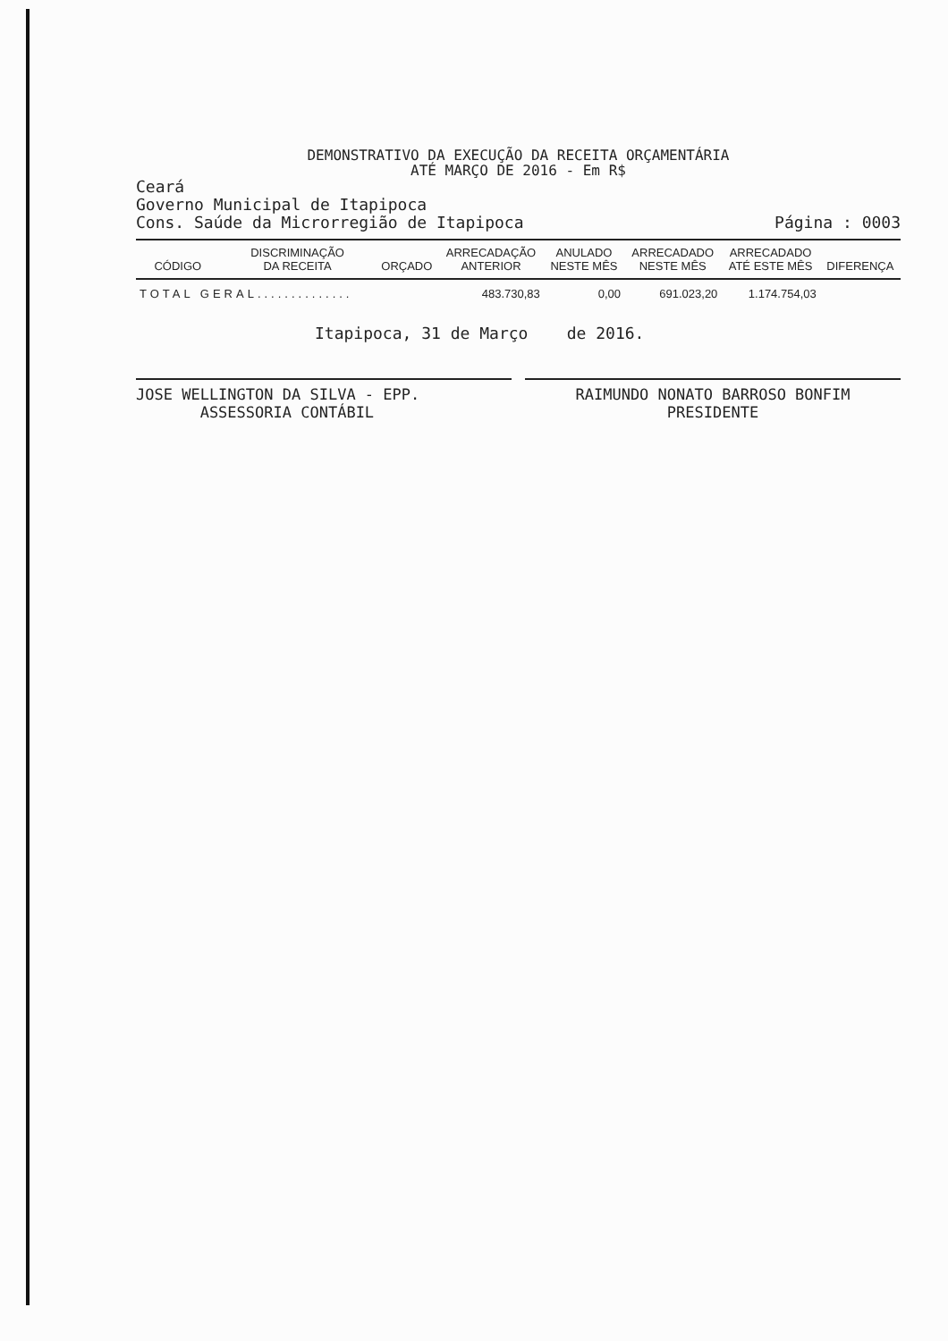DEMONSTRATIVO DA EXECUÇÃO DA RECEITA ORÇAMENTÁRIA
ATÉ MARÇO DE 2016 - Em R$
Ceará
Governo Municipal de Itapipoca
Cons. Saúde da Microrregião de Itapipoca
Página : 0003
| CÓDIGO | DISCRIMINAÇÃO DA RECEITA | ORÇADO | ARRECADAÇÃO ANTERIOR | ANULADO NESTE MÊS | ARRECADADO NESTE MÊS | ARRECADADO ATÉ ESTE MÊS | DIFERENÇA |
| --- | --- | --- | --- | --- | --- | --- | --- |
| TOTAL GERAL.............. | | | 483.730,83 | 0,00 | 691.023,20 | 1.174.754,03 | |
Itapipoca, 31 de Março de 2016.
JOSE WELLINGTON DA SILVA - EPP.
ASSESSORIA CONTÁBIL
RAIMUNDO NONATO BARROSO BONFIM
PRESIDENTE